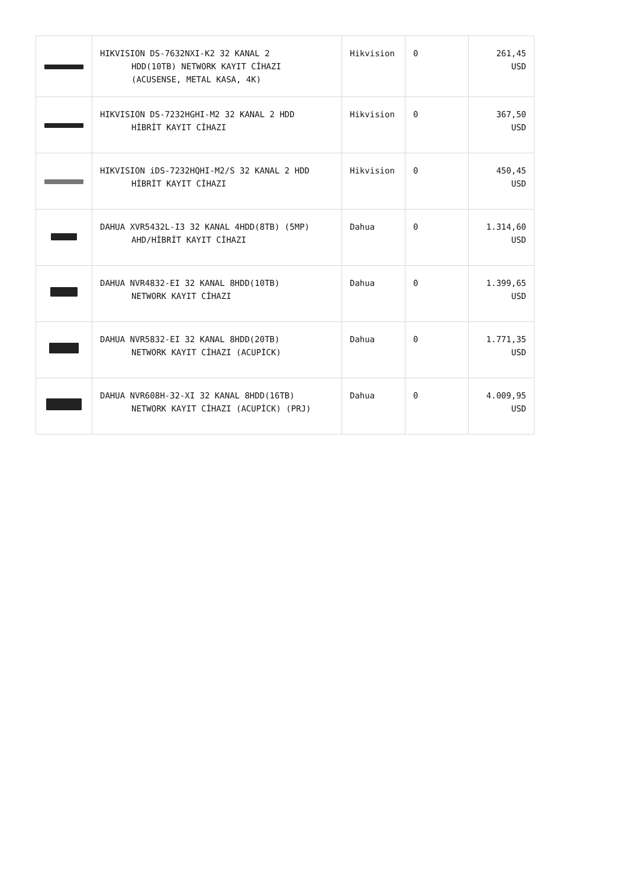| | HIKVISION DS-7632NXI-K2 32 KANAL 2 HDD(10TB) NETWORK KAYIT CİHAZI (ACUSENSE, METAL KASA, 4K) | Hikvision | 0 | 261,45 USD |
| | HIKVISION DS-7232HGHI-M2 32 KANAL 2 HDD HİBRİT KAYIT CİHAZI | Hikvision | 0 | 367,50 USD |
| | HIKVISION iDS-7232HQHI-M2/S 32 KANAL 2 HDD HİBRİT KAYIT CİHAZI | Hikvision | 0 | 450,45 USD |
| | DAHUA XVR5432L-I3 32 KANAL 4HDD(8TB) (5MP) AHD/HİBRİT KAYIT CİHAZI | Dahua | 0 | 1.314,60 USD |
| | DAHUA NVR4832-EI 32 KANAL 8HDD(10TB) NETWORK KAYIT CİHAZI | Dahua | 0 | 1.399,65 USD |
| | DAHUA NVR5832-EI 32 KANAL 8HDD(20TB) NETWORK KAYIT CİHAZI (ACUPİCK) | Dahua | 0 | 1.771,35 USD |
| | DAHUA NVR608H-32-XI 32 KANAL 8HDD(16TB) NETWORK KAYIT CİHAZI (ACUPİCK) (PRJ) | Dahua | 0 | 4.009,95 USD |